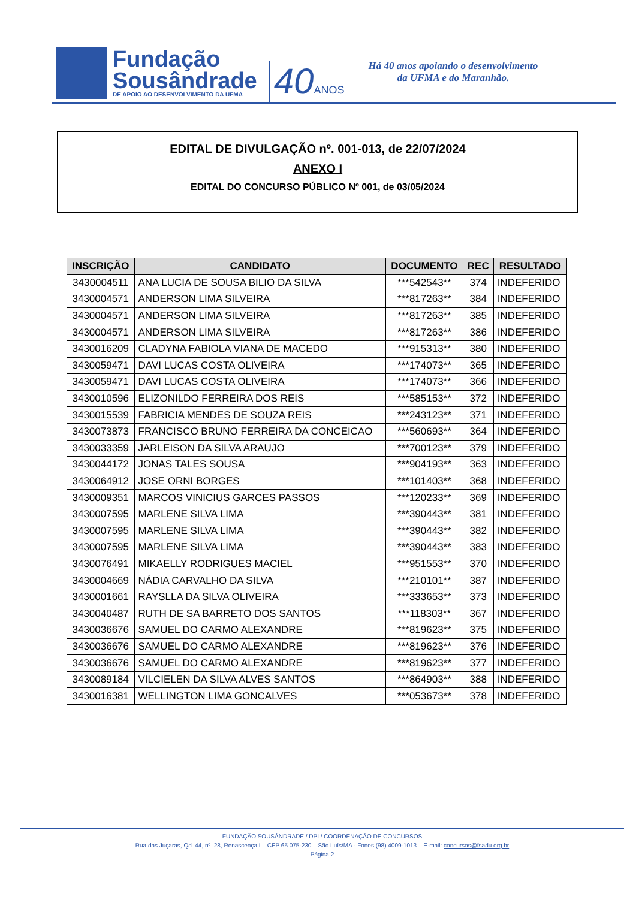Fundação
Sousândrade
DE APOIO AO DESENVOLVIMENTO DA UFMA
40ANOS
Há 40 anos apoiando o desenvolvimento
da UFMA e do Maranhão.
EDITAL DE DIVULGAÇÃO nº. 001-013, de 22/07/2024
ANEXO I
EDITAL DO CONCURSO PÚBLICO Nº 001, de 03/05/2024
| INSCRIÇÃO | CANDIDATO | DOCUMENTO | REC | RESULTADO |
| --- | --- | --- | --- | --- |
| 3430004511 | ANA LUCIA DE SOUSA BILIO DA SILVA | ***542543** | 374 | INDEFERIDO |
| 3430004571 | ANDERSON LIMA SILVEIRA | ***817263** | 384 | INDEFERIDO |
| 3430004571 | ANDERSON LIMA SILVEIRA | ***817263** | 385 | INDEFERIDO |
| 3430004571 | ANDERSON LIMA SILVEIRA | ***817263** | 386 | INDEFERIDO |
| 3430016209 | CLADYNA FABIOLA VIANA DE MACEDO | ***915313** | 380 | INDEFERIDO |
| 3430059471 | DAVI LUCAS COSTA OLIVEIRA | ***174073** | 365 | INDEFERIDO |
| 3430059471 | DAVI LUCAS COSTA OLIVEIRA | ***174073** | 366 | INDEFERIDO |
| 3430010596 | ELIZONILDO FERREIRA DOS REIS | ***585153** | 372 | INDEFERIDO |
| 3430015539 | FABRICIA MENDES DE SOUZA REIS | ***243123** | 371 | INDEFERIDO |
| 3430073873 | FRANCISCO BRUNO FERREIRA DA CONCEICAO | ***560693** | 364 | INDEFERIDO |
| 3430033359 | JARLEISON DA SILVA ARAUJO | ***700123** | 379 | INDEFERIDO |
| 3430044172 | JONAS TALES SOUSA | ***904193** | 363 | INDEFERIDO |
| 3430064912 | JOSE ORNI BORGES | ***101403** | 368 | INDEFERIDO |
| 3430009351 | MARCOS VINICIUS GARCES PASSOS | ***120233** | 369 | INDEFERIDO |
| 3430007595 | MARLENE SILVA LIMA | ***390443** | 381 | INDEFERIDO |
| 3430007595 | MARLENE SILVA LIMA | ***390443** | 382 | INDEFERIDO |
| 3430007595 | MARLENE SILVA LIMA | ***390443** | 383 | INDEFERIDO |
| 3430076491 | MIKAELLY RODRIGUES MACIEL | ***951553** | 370 | INDEFERIDO |
| 3430004669 | NÁDIA CARVALHO DA SILVA | ***210101** | 387 | INDEFERIDO |
| 3430001661 | RAYSLLA DA SILVA OLIVEIRA | ***333653** | 373 | INDEFERIDO |
| 3430040487 | RUTH DE SA BARRETO DOS SANTOS | ***118303** | 367 | INDEFERIDO |
| 3430036676 | SAMUEL DO CARMO ALEXANDRE | ***819623** | 375 | INDEFERIDO |
| 3430036676 | SAMUEL DO CARMO ALEXANDRE | ***819623** | 376 | INDEFERIDO |
| 3430036676 | SAMUEL DO CARMO ALEXANDRE | ***819623** | 377 | INDEFERIDO |
| 3430089184 | VILCIELEN DA SILVA ALVES SANTOS | ***864903** | 388 | INDEFERIDO |
| 3430016381 | WELLINGTON LIMA GONCALVES | ***053673** | 378 | INDEFERIDO |
FUNDAÇÃO SOUSÂNDRADE / DPI / COORDENAÇÃO DE CONCURSOS
Rua das Juçaras, Qd. 44, nº. 28, Renascença I – CEP 65.075-230 – São Luís/MA - Fones (98) 4009-1013 – E-mail: concursos@fsadu.org.br
Página 2